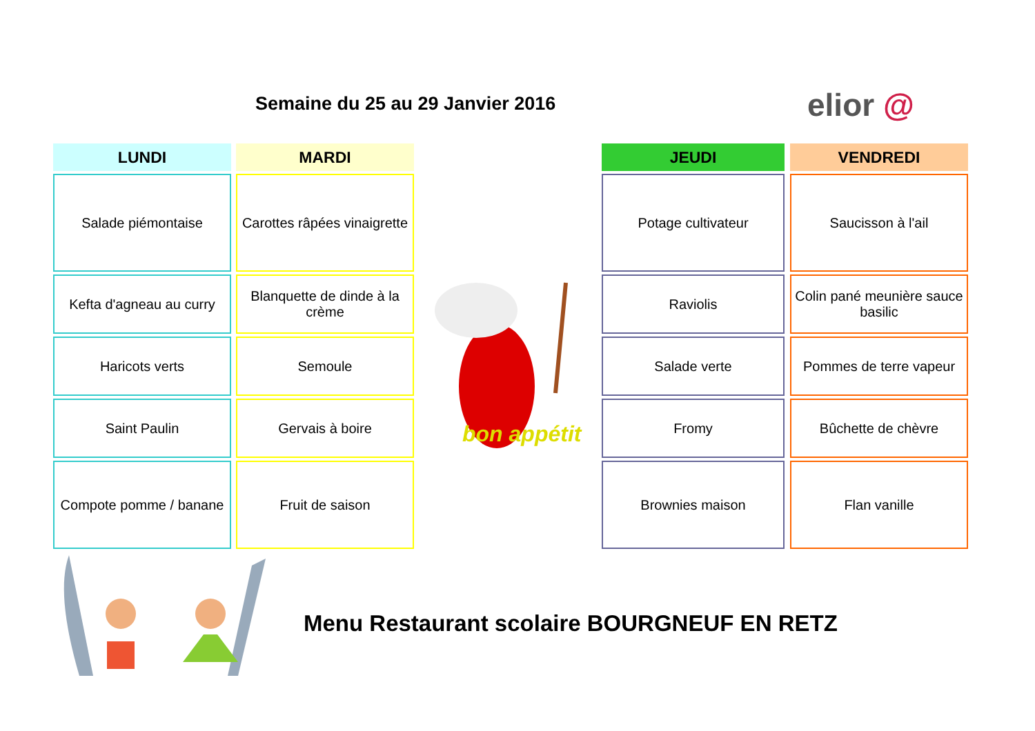Semaine du 25 au 29 Janvier 2016
elior @
| LUNDI |
| --- |
| Salade piémontaise |
| Kefta d'agneau au curry |
| Haricots verts |
| Saint Paulin |
| Compote pomme / banane |
| MARDI |
| --- |
| Carottes râpées vinaigrette |
| Blanquette de dinde à la crème |
| Semoule |
| Gervais à boire |
| Fruit de saison |
bon appétit
| JEUDI |
| --- |
| Potage cultivateur |
| Raviolis |
| Salade verte |
| Fromy |
| Brownies maison |
| VENDREDI |
| --- |
| Saucisson à l'ail |
| Colin pané meunière sauce basilic |
| Pommes de terre vapeur |
| Bûchette de chèvre |
| Flan vanille |
Menu Restaurant scolaire BOURGNEUF EN RETZ